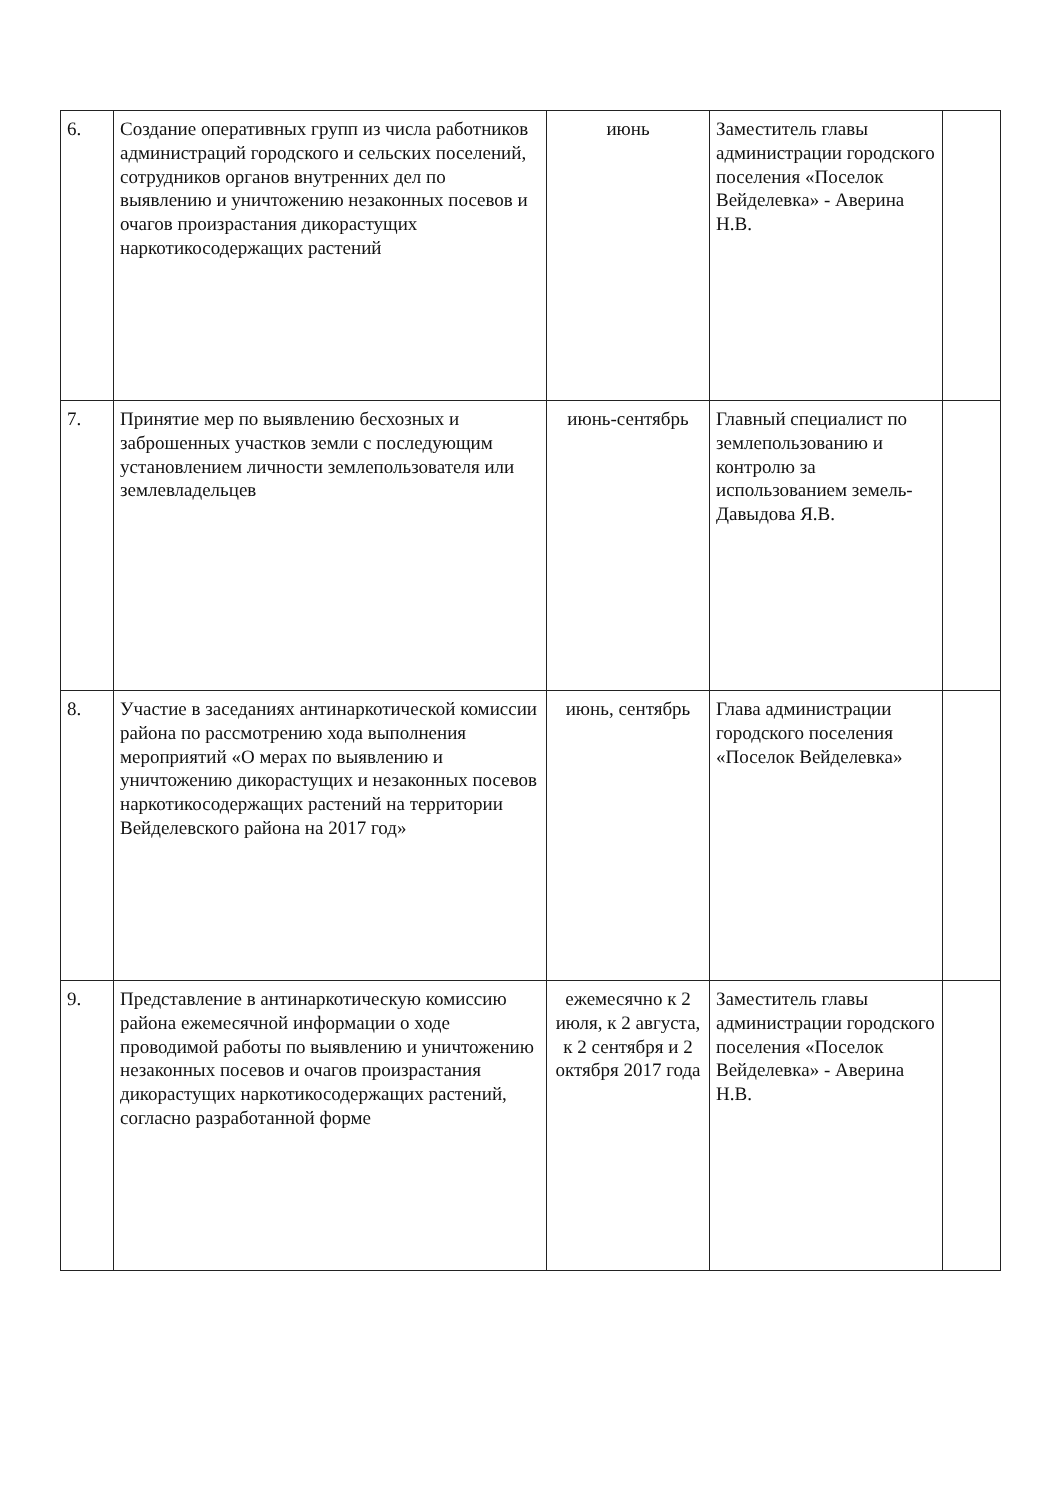| 6. | Создание оперативных групп из числа работников администраций городского и сельских поселений, сотрудников органов внутренних дел по выявлению и уничтожению незаконных посевов и очагов произрастания дикорастущих наркотикосодержащих растений | июнь | Заместитель главы администрации городского поселения «Поселок Вейделевка» - Аверина Н.В. | |
| 7. | Принятие мер по выявлению бесхозных и заброшенных участков земли с последующим установлением личности землепользователя или землевладельцев | июнь-сентябрь | Главный специалист по землепользованию и контролю за использованием земель- Давыдова Я.В. | |
| 8. | Участие в заседаниях антинаркотической комиссии района по рассмотрению хода выполнения мероприятий «О мерах по выявлению и уничтожению дикорастущих и незаконных посевов наркотикосодержащих растений на территории Вейделевского района на 2017 год» | июнь, сентябрь | Глава администрации городского поселения «Поселок Вейделевка» | |
| 9. | Представление в антинаркотическую комиссию района ежемесячной информации о ходе проводимой работы по выявлению и уничтожению незаконных посевов и очагов произрастания дикорастущих наркотикосодержащих растений, согласно разработанной форме | ежемесячно к 2 июля, к 2 августа, к 2 сентября и 2 октября 2017 года | Заместитель главы администрации городского поселения «Поселок Вейделевка» - Аверина Н.В. | |